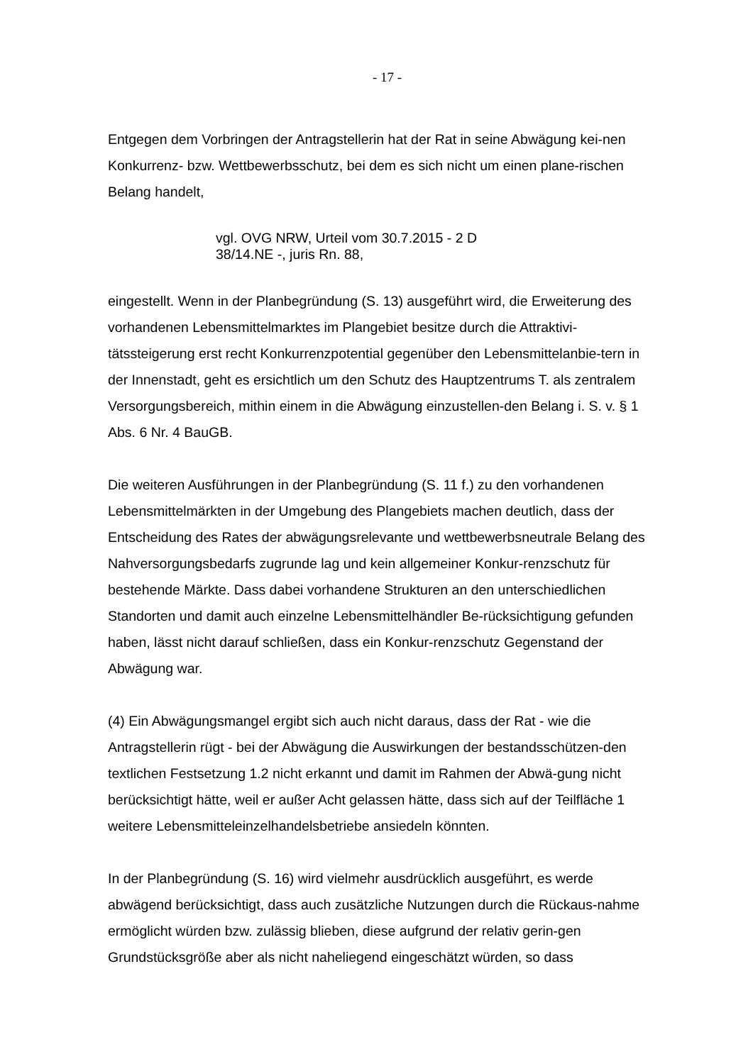- 17 -
Entgegen dem Vorbringen der Antragstellerin hat der Rat in seine Abwägung kei-nen Konkurrenz- bzw. Wettbewerbsschutz, bei dem es sich nicht um einen plane-rischen Belang handelt,
vgl. OVG NRW, Urteil vom 30.7.2015 - 2 D
38/14.NE -, juris Rn. 88,
eingestellt. Wenn in der Planbegründung (S. 13) ausgeführt wird, die Erweiterung des vorhandenen Lebensmittelmarktes im Plangebiet besitze durch die Attraktivi-tätssteigerung erst recht Konkurrenzpotential gegenüber den Lebensmittelanbie-tern in der Innenstadt, geht es ersichtlich um den Schutz des Hauptzentrums T. als zentralem Versorgungsbereich, mithin einem in die Abwägung einzustellen-den Belang i. S. v. § 1 Abs. 6 Nr. 4 BauGB.
Die weiteren Ausführungen in der Planbegründung (S. 11 f.) zu den vorhandenen Lebensmittelmärkten in der Umgebung des Plangebiets machen deutlich, dass der Entscheidung des Rates der abwägungsrelevante und wettbewerbsneutrale Belang des Nahversorgungsbedarfs zugrunde lag und kein allgemeiner Konkur-renzschutz für bestehende Märkte. Dass dabei vorhandene Strukturen an den unterschiedlichen Standorten und damit auch einzelne Lebensmittelhändler Be-rücksichtigung gefunden haben, lässt nicht darauf schließen, dass ein Konkur-renzschutz Gegenstand der Abwägung war.
(4) Ein Abwägungsmangel ergibt sich auch nicht daraus, dass der Rat - wie die Antragstellerin rügt - bei der Abwägung die Auswirkungen der bestandsschützen-den textlichen Festsetzung 1.2 nicht erkannt und damit im Rahmen der Abwä-gung nicht berücksichtigt hätte, weil er außer Acht gelassen hätte, dass sich auf der Teilfläche 1 weitere Lebensmitteleinzelhandelsbetriebe ansiedeln könnten.
In der Planbegründung (S. 16) wird vielmehr ausdrücklich ausgeführt, es werde abwägend berücksichtigt, dass auch zusätzliche Nutzungen durch die Rückaus-nahme ermöglicht würden bzw. zulässig blieben, diese aufgrund der relativ gerin-gen Grundstücksgröße aber als nicht naheliegend eingeschätzt würden, so dass